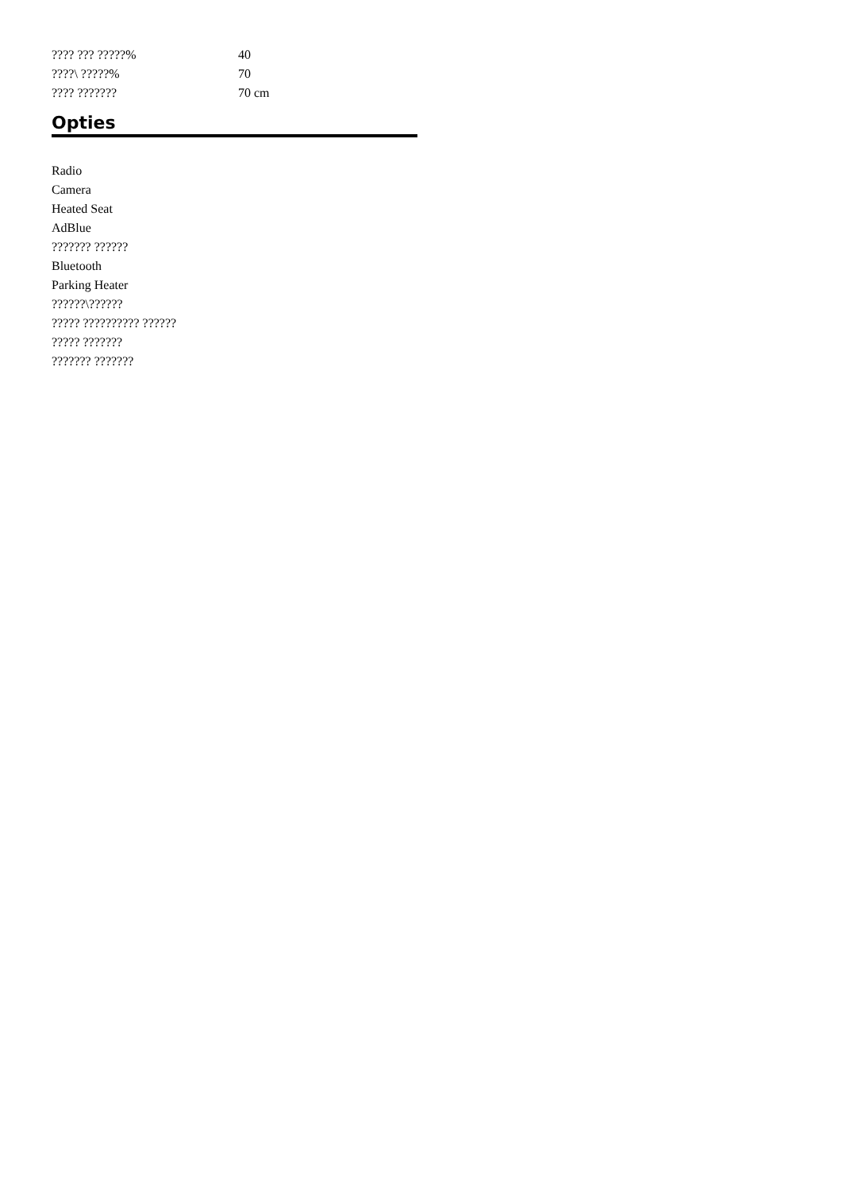| ???? ??? ?????% | 40 |
| ????\ ?????% | 70 |
| ???? ??????? | 70 cm |
Opties
Radio
Camera
Heated Seat
AdBlue
??????? ??????
Bluetooth
Parking Heater
??????\??????
????? ?????????? ??????
????? ???????
??????? ???????